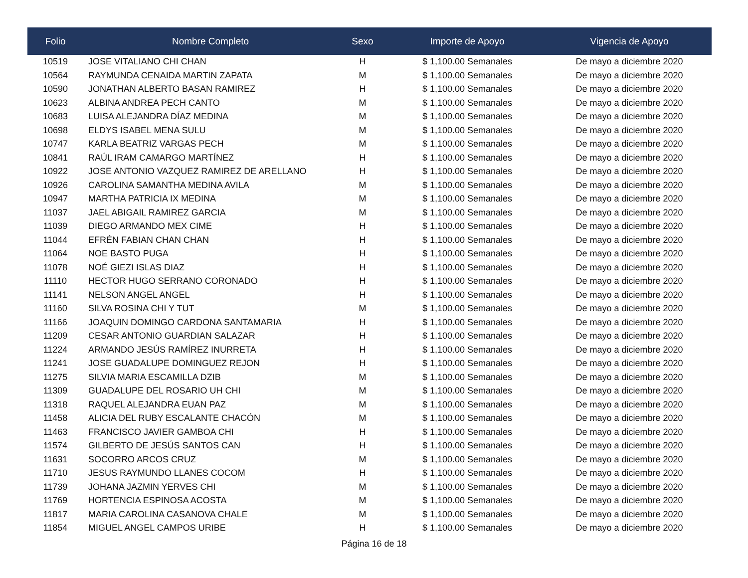| Folio | Nombre Completo | Sexo | Importe de Apoyo | Vigencia de Apoyo |
| --- | --- | --- | --- | --- |
| 10519 | JOSE VITALIANO CHI CHAN | H | $ 1,100.00 Semanales | De mayo a diciembre 2020 |
| 10564 | RAYMUNDA CENAIDA MARTIN ZAPATA | M | $ 1,100.00 Semanales | De mayo a diciembre 2020 |
| 10590 | JONATHAN ALBERTO BASAN RAMIREZ | H | $ 1,100.00 Semanales | De mayo a diciembre 2020 |
| 10623 | ALBINA ANDREA PECH CANTO | M | $ 1,100.00 Semanales | De mayo a diciembre 2020 |
| 10683 | LUISA ALEJANDRA DÍAZ MEDINA | M | $ 1,100.00 Semanales | De mayo a diciembre 2020 |
| 10698 | ELDYS ISABEL MENA SULU | M | $ 1,100.00 Semanales | De mayo a diciembre 2020 |
| 10747 | KARLA BEATRIZ VARGAS PECH | M | $ 1,100.00 Semanales | De mayo a diciembre 2020 |
| 10841 | RAÚL IRAM CAMARGO MARTÍNEZ | H | $ 1,100.00 Semanales | De mayo a diciembre 2020 |
| 10922 | JOSE ANTONIO VAZQUEZ RAMIREZ DE ARELLANO | H | $ 1,100.00 Semanales | De mayo a diciembre 2020 |
| 10926 | CAROLINA SAMANTHA MEDINA AVILA | M | $ 1,100.00 Semanales | De mayo a diciembre 2020 |
| 10947 | MARTHA PATRICIA IX MEDINA | M | $ 1,100.00 Semanales | De mayo a diciembre 2020 |
| 11037 | JAEL ABIGAIL RAMIREZ GARCIA | M | $ 1,100.00 Semanales | De mayo a diciembre 2020 |
| 11039 | DIEGO ARMANDO MEX CIME | H | $ 1,100.00 Semanales | De mayo a diciembre 2020 |
| 11044 | EFRÉN FABIAN CHAN CHAN | H | $ 1,100.00 Semanales | De mayo a diciembre 2020 |
| 11064 | NOE BASTO PUGA | H | $ 1,100.00 Semanales | De mayo a diciembre 2020 |
| 11078 | NOÉ GIEZI ISLAS DIAZ | H | $ 1,100.00 Semanales | De mayo a diciembre 2020 |
| 11110 | HECTOR HUGO SERRANO CORONADO | H | $ 1,100.00 Semanales | De mayo a diciembre 2020 |
| 11141 | NELSON ANGEL ANGEL | H | $ 1,100.00 Semanales | De mayo a diciembre 2020 |
| 11160 | SILVA ROSINA CHI Y TUT | M | $ 1,100.00 Semanales | De mayo a diciembre 2020 |
| 11166 | JOAQUIN DOMINGO CARDONA SANTAMARIA | H | $ 1,100.00 Semanales | De mayo a diciembre 2020 |
| 11209 | CESAR ANTONIO GUARDIAN SALAZAR | H | $ 1,100.00 Semanales | De mayo a diciembre 2020 |
| 11224 | ARMANDO JESÚS RAMÍREZ INURRETA | H | $ 1,100.00 Semanales | De mayo a diciembre 2020 |
| 11241 | JOSE GUADALUPE DOMINGUEZ REJON | H | $ 1,100.00 Semanales | De mayo a diciembre 2020 |
| 11275 | SILVIA MARIA ESCAMILLA DZIB | M | $ 1,100.00 Semanales | De mayo a diciembre 2020 |
| 11309 | GUADALUPE DEL ROSARIO UH CHI | M | $ 1,100.00 Semanales | De mayo a diciembre 2020 |
| 11318 | RAQUEL ALEJANDRA EUAN PAZ | M | $ 1,100.00 Semanales | De mayo a diciembre 2020 |
| 11458 | ALICIA DEL RUBY ESCALANTE CHACÓN | M | $ 1,100.00 Semanales | De mayo a diciembre 2020 |
| 11463 | FRANCISCO JAVIER GAMBOA CHI | H | $ 1,100.00 Semanales | De mayo a diciembre 2020 |
| 11574 | GILBERTO DE JESÚS SANTOS CAN | H | $ 1,100.00 Semanales | De mayo a diciembre 2020 |
| 11631 | SOCORRO ARCOS CRUZ | M | $ 1,100.00 Semanales | De mayo a diciembre 2020 |
| 11710 | JESUS RAYMUNDO LLANES COCOM | H | $ 1,100.00 Semanales | De mayo a diciembre 2020 |
| 11739 | JOHANA JAZMIN YERVES CHI | M | $ 1,100.00 Semanales | De mayo a diciembre 2020 |
| 11769 | HORTENCIA ESPINOSA ACOSTA | M | $ 1,100.00 Semanales | De mayo a diciembre 2020 |
| 11817 | MARIA CAROLINA CASANOVA CHALE | M | $ 1,100.00 Semanales | De mayo a diciembre 2020 |
| 11854 | MIGUEL ANGEL CAMPOS URIBE | H | $ 1,100.00 Semanales | De mayo a diciembre 2020 |
Página 16 de 18